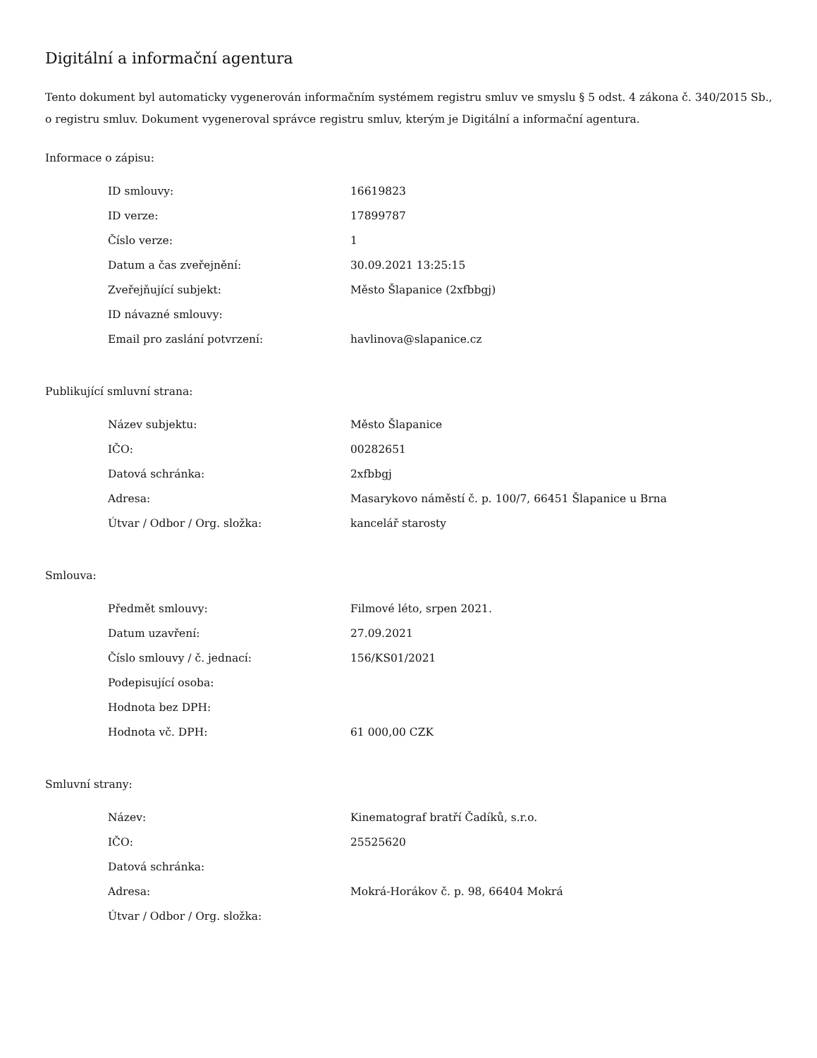Digitální a informační agentura
Tento dokument byl automaticky vygenerován informačním systémem registru smluv ve smyslu § 5 odst. 4 zákona č. 340/2015 Sb., o registru smluv. Dokument vygeneroval správce registru smluv, kterým je Digitální a informační agentura.
Informace o zápisu:
| ID smlouvy: | 16619823 |
| ID verze: | 17899787 |
| Číslo verze: | 1 |
| Datum a čas zveřejnění: | 30.09.2021 13:25:15 |
| Zveřejňující subjekt: | Město Šlapanice (2xfbbgj) |
| ID návazné smlouvy: | |
| Email pro zaslání potvrzení: | havlinova@slapanice.cz |
Publikující smluvní strana:
| Název subjektu: | Město Šlapanice |
| IČO: | 00282651 |
| Datová schránka: | 2xfbbgj |
| Adresa: | Masarykovo náměstí č. p. 100/7, 66451 Šlapanice u Brna |
| Útvar / Odbor / Org. složka: | kancelář starosty |
Smlouva:
| Předmět smlouvy: | Filmové léto, srpen 2021. |
| Datum uzavření: | 27.09.2021 |
| Číslo smlouvy / č. jednací: | 156/KS01/2021 |
| Podepisující osoba: | |
| Hodnota bez DPH: | |
| Hodnota vč. DPH: | 61 000,00 CZK |
Smluvní strany:
| Název: | Kinematograf bratří Čadíků, s.r.o. |
| IČO: | 25525620 |
| Datová schránka: | |
| Adresa: | Mokrá-Horákov č. p. 98, 66404 Mokrá |
| Útvar / Odbor / Org. složka: | |